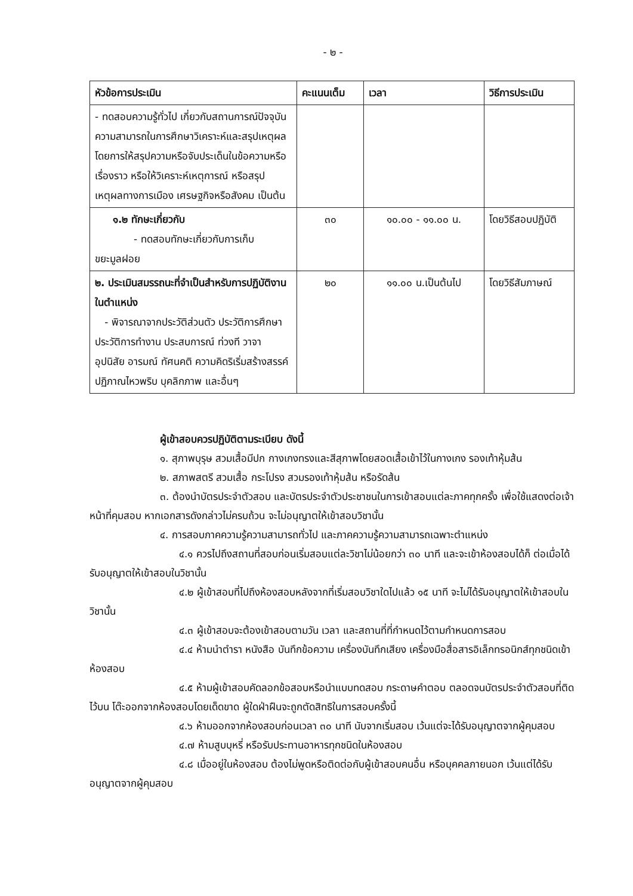- ๒ -
| หัวข้อการประเมิน | คะแนนเต็ม | เวลา | วิธีการประเมิน |
| --- | --- | --- | --- |
| - ทดสอบความรู้ทั่วไป เกี่ยวกับสถานการณ์ปัจจุบัน ความสามารถในการศึกษาวิเคราะห์และสรุปเหตุผล โดยการให้สรุปความหรือจับประเด็นในข้อความหรือเรื่องราว หรือให้วิเคราะห์เหตุการณ์ หรือสรุปเหตุผลทางการเมือง เศรษฐกิจหรือสังคม เป็นต้น | | | |
| ๑.๒ ทักษะเกี่ยวกับ - ทดสอบทักษะเกี่ยวกับการเก็บ ขยะมูลฝอย | ๓๐ | ๑๐.๐๐ - ๑๑.๐๐ น. | โดยวิธีสอบปฏิบัติ |
| ๒. ประเมินสมรรถนะที่จำเป็นสำหรับการปฏิบัติงานในตำแหน่ง - พิจารณาจากประวัติส่วนตัว ประวัติการศึกษา ประวัติการทำงาน ประสบการณ์ ท่วงที วาจา อุปนิสัย อารมณ์ ทัศนคติ ความคิดริเริ่มสร้างสรรค์ ปฏิภาณไหวพริบ บุคลิกภาพ และอื่นๆ | ๒๐ | ๑๑.๐๐ น.เป็นต้นไป | โดยวิธีสัมภาษณ์ |
ผู้เข้าสอบควรปฏิบัติตามระเบียบ ดังนี้
๑. สุภาพบุรุษ สวมเสื้อมีปก กางเกงทรงและสีสุภาพโดยสอดเสื้อเข้าไว้ในกางเกง รองเท้าหุ้มส้น
๒. สภาพสตรี สวมเสื้อ กระโปรง สวมรองเท้าหุ้มส้น หรือรัดส้น
๓. ต้องนำบัตรประจำตัวสอบ และบัตรประจำตัวประชาชนในการเข้าสอบแต่ละภาคทุกครั้ง เพื่อใช้แสดงต่อเจ้าหน้าที่คุมสอบ หากเอกสารดังกล่าวไม่ครบถ้วน จะไม่อนุญาตให้เข้าสอบวิชานั้น
๔. การสอบภาคความรู้ความสามารถทั่วไป และภาคความรู้ความสามารถเฉพาะตำแหน่ง
๔.๑ ควรไปถึงสถานที่สอบก่อนเริ่มสอบแต่ละวิชาไม่น้อยกว่า ๓๐ นาที และจะเข้าห้องสอบได้ก็ ต่อเมื่อได้รับอนุญาตให้เข้าสอบในวิชานั้น
๔.๒ ผู้เข้าสอบที่ไปถึงห้องสอบหลังจากที่เริ่มสอบวิชาใดไปแล้ว ๑๕ นาที จะไม่ได้รับอนุญาตให้เข้าสอบในวิชานั้น
๔.๓ ผู้เข้าสอบจะต้องเข้าสอบตามวัน เวลา และสถานที่ที่กำหนดไว้ตามกำหนดการสอบ
๔.๔ ห้ามนำตำรา หนังสือ บันทึกข้อความ เครื่องบันทึกเสียง เครื่องมือสื่อสารอิเล็กทรอนิกส์ทุกชนิดเข้าห้องสอบ
๔.๕ ห้ามผู้เข้าสอบคัดลอกข้อสอบหรือนำแบบทดสอบ กระดาษคำตอบ ตลอดจนบัตรประจำตัวสอบที่ติดไว้บน โต๊ะออกจากห้องสอบโดยเด็ดขาด ผู้ใดฝ่าฝืนจะถูกตัดสิทธิในการสอบครั้งนี้
๔.๖ ห้ามออกจากห้องสอบก่อนเวลา ๓๐ นาที นับจากเริ่มสอบ เว้นแต่จะได้รับอนุญาตจากผู้คุมสอบ
๔.๗ ห้ามสูบบุหรี่ หรือรับประทานอาหารทุกชนิดในห้องสอบ
๔.๘ เมื่ออยู่ในห้องสอบ ต้องไม่พูดหรือติดต่อกับผู้เข้าสอบคนอื่น หรือบุคคลภายนอก เว้นแต่ได้รับอนุญาตจากผู้คุมสอบ